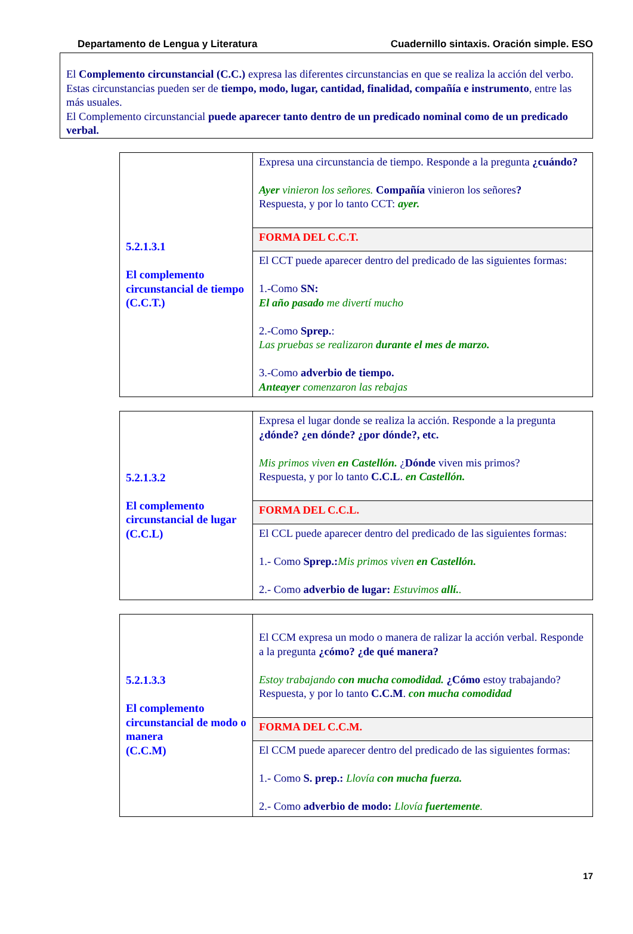Departamento de Lengua y Literatura Cuadernillo sintaxis. Oración simple. ESO
El Complemento circunstancial (C.C.) expresa las diferentes circunstancias en que se realiza la acción del verbo. Estas circunstancias pueden ser de tiempo, modo, lugar, cantidad, finalidad, compañía e instrumento, entre las más usuales.
El Complemento circunstancial puede aparecer tanto dentro de un predicado nominal como de un predicado verbal.
| 5.2.1.3.1 El complemento circunstancial de tiempo (C.C.T.) | Expresa una circunstancia de tiempo. Responde a la pregunta ¿cuándo? Ayer vinieron los señores. Compañía vinieron los señores ? Respuesta, y por lo tanto CCT: ayer. |
| | FORMA DEL C.C.T. |
| | El CCT puede aparecer dentro del predicado de las siguientes formas: 1.-Como SN: El año pasado me divertí mucho 2.-Como Sprep. : Las pruebas se realizaron durante el mes de marzo. 3.-Como adverbio de tiempo. Anteayer comenzaron las rebajas |
| 5.2.1.3.2 El complemento circunstancial de lugar (C.C.L) | Expresa el lugar donde se realiza la acción. Responde a la pregunta ¿dónde? ¿en dónde? ¿por dónde?, etc. Mis primos viven en Castellón. ¿ Dónde viven mis primos? Respuesta, y por lo tanto C.C.L . en Castellón. |
| | FORMA DEL C.C.L. |
| | El CCL puede aparecer dentro del predicado de las siguientes formas: 1.- Como Sprep.: Mis primos viven en Castellón. 2.- Como adverbio de lugar: Estuvimos allí. . |
| 5.2.1.3.3 El complemento circunstancial de modo o manera (C.C.M) | El CCM expresa un modo o manera de ralizar la acción verbal. Responde a la pregunta ¿cómo? ¿de qué manera? Estoy trabajando con mucha comodidad. ¿Cómo estoy trabajando? Respuesta, y por lo tanto C.C.M . con mucha comodidad |
| | FORMA DEL C.C.M. |
| | El CCM puede aparecer dentro del predicado de las siguientes formas: 1.- Como S. prep.: Llovía con mucha fuerza. 2.- Como adverbio de modo: Llovía fuertemente . |
17